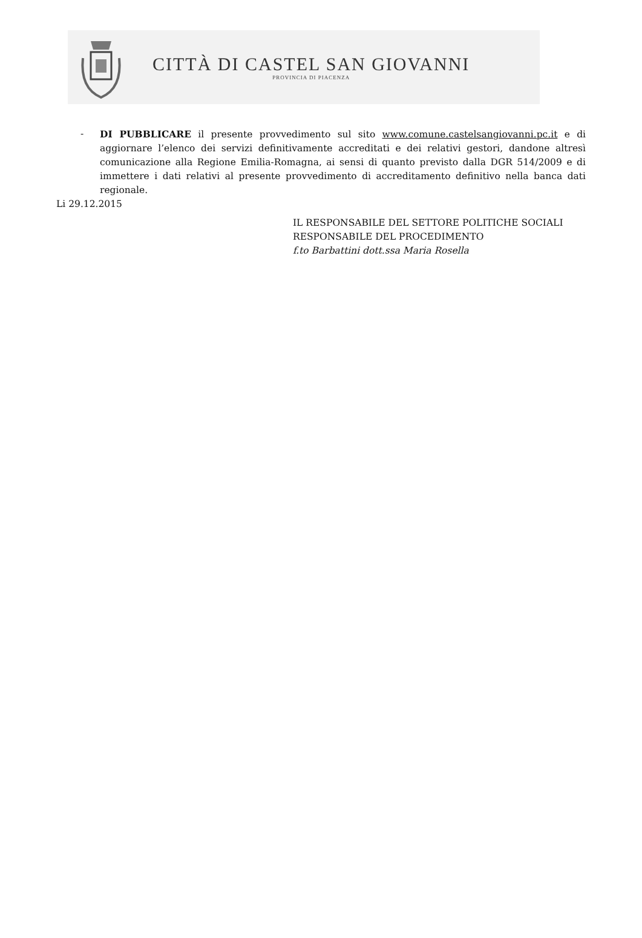CITTÀ DI CASTEL SAN GIOVANNI
PROVINCIA DI PIACENZA
- DI PUBBLICARE il presente provvedimento sul sito www.comune.castelsangiovanni.pc.it e di aggiornare l’elenco dei servizi definitivamente accreditati e dei relativi gestori, dandone altresì comunicazione alla Regione Emilia-Romagna, ai sensi di quanto previsto dalla DGR 514/2009 e di immettere i dati relativi al presente provvedimento di accreditamento definitivo nella banca dati regionale.
Li 29.12.2015
IL RESPONSABILE DEL SETTORE POLITICHE SOCIALI
RESPONSABILE DEL PROCEDIMENTO
f.to Barbattini dott.ssa Maria Rosella